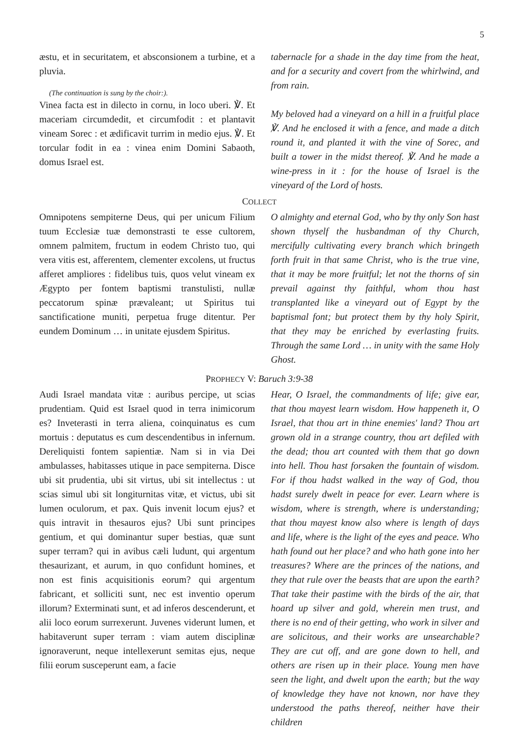5
æstu, et in securitatem, et absconsionem a turbine, et a pluvia.
(The continuation is sung by the choir:).
Vinea facta est in dilecto in cornu, in loco uberi. ℣. Et maceriam circumdedit, et circumfodit : et plantavit vineam Sorec : et ædificavit turrim in medio ejus. ℣. Et torcular fodit in ea : vinea enim Domini Sabaoth, domus Israel est.
tabernacle for a shade in the day time from the heat, and for a security and covert from the whirlwind, and from rain.
My beloved had a vineyard on a hill in a fruitful place ℣. And he enclosed it with a fence, and made a ditch round it, and planted it with the vine of Sorec, and built a tower in the midst thereof. ℣. And he made a wine-press in it : for the house of Israel is the vineyard of the Lord of hosts.
COLLECT
Omnipotens sempiterne Deus, qui per unicum Filium tuum Ecclesiæ tuæ demonstrasti te esse cultorem, omnem palmitem, fructum in eodem Christo tuo, qui vera vitis est, afferentem, clementer excolens, ut fructus afferet ampliores : fidelibus tuis, quos velut vineam ex Ægypto per fontem baptismi transtulisti, nullæ peccatorum spinæ prævaleant; ut Spiritus tui sanctificatione muniti, perpetua fruge ditentur. Per eundem Dominum … in unitate ejusdem Spiritus.
O almighty and eternal God, who by thy only Son hast shown thyself the husbandman of thy Church, mercifully cultivating every branch which bringeth forth fruit in that same Christ, who is the true vine, that it may be more fruitful; let not the thorns of sin prevail against thy faithful, whom thou hast transplanted like a vineyard out of Egypt by the baptismal font; but protect them by thy holy Spirit, that they may be enriched by everlasting fruits. Through the same Lord … in unity with the same Holy Ghost.
PROPHECY V: Baruch 3:9-38
Audi Israel mandata vitæ : auribus percipe, ut scias prudentiam. Quid est Israel quod in terra inimicorum es? Inveterasti in terra aliena, coinquinatus es cum mortuis : deputatus es cum descendentibus in infernum. Dereliquisti fontem sapientiæ. Nam si in via Dei ambulasses, habitasses utique in pace sempiterna. Disce ubi sit prudentia, ubi sit virtus, ubi sit intellectus : ut scias simul ubi sit longiturnitas vitæ, et victus, ubi sit lumen oculorum, et pax. Quis invenit locum ejus? et quis intravit in thesauros ejus? Ubi sunt principes gentium, et qui dominantur super bestias, quæ sunt super terram? qui in avibus cæli ludunt, qui argentum thesaurizant, et aurum, in quo confidunt homines, et non est finis acquisitionis eorum? qui argentum fabricant, et solliciti sunt, nec est inventio operum illorum? Exterminati sunt, et ad inferos descenderunt, et alii loco eorum surrexerunt. Juvenes viderunt lumen, et habitaverunt super terram : viam autem disciplinæ ignoraverunt, neque intellexerunt semitas ejus, neque filii eorum susceperunt eam, a facie
Hear, O Israel, the commandments of life; give ear, that thou mayest learn wisdom. How happeneth it, O Israel, that thou art in thine enemies' land? Thou art grown old in a strange country, thou art defiled with the dead; thou art counted with them that go down into hell. Thou hast forsaken the fountain of wisdom. For if thou hadst walked in the way of God, thou hadst surely dwelt in peace for ever. Learn where is wisdom, where is strength, where is understanding; that thou mayest know also where is length of days and life, where is the light of the eyes and peace. Who hath found out her place? and who hath gone into her treasures? Where are the princes of the nations, and they that rule over the beasts that are upon the earth? That take their pastime with the birds of the air, that hoard up silver and gold, wherein men trust, and there is no end of their getting, who work in silver and are solicitous, and their works are unsearchable? They are cut off, and are gone down to hell, and others are risen up in their place. Young men have seen the light, and dwelt upon the earth; but the way of knowledge they have not known, nor have they understood the paths thereof, neither have their children